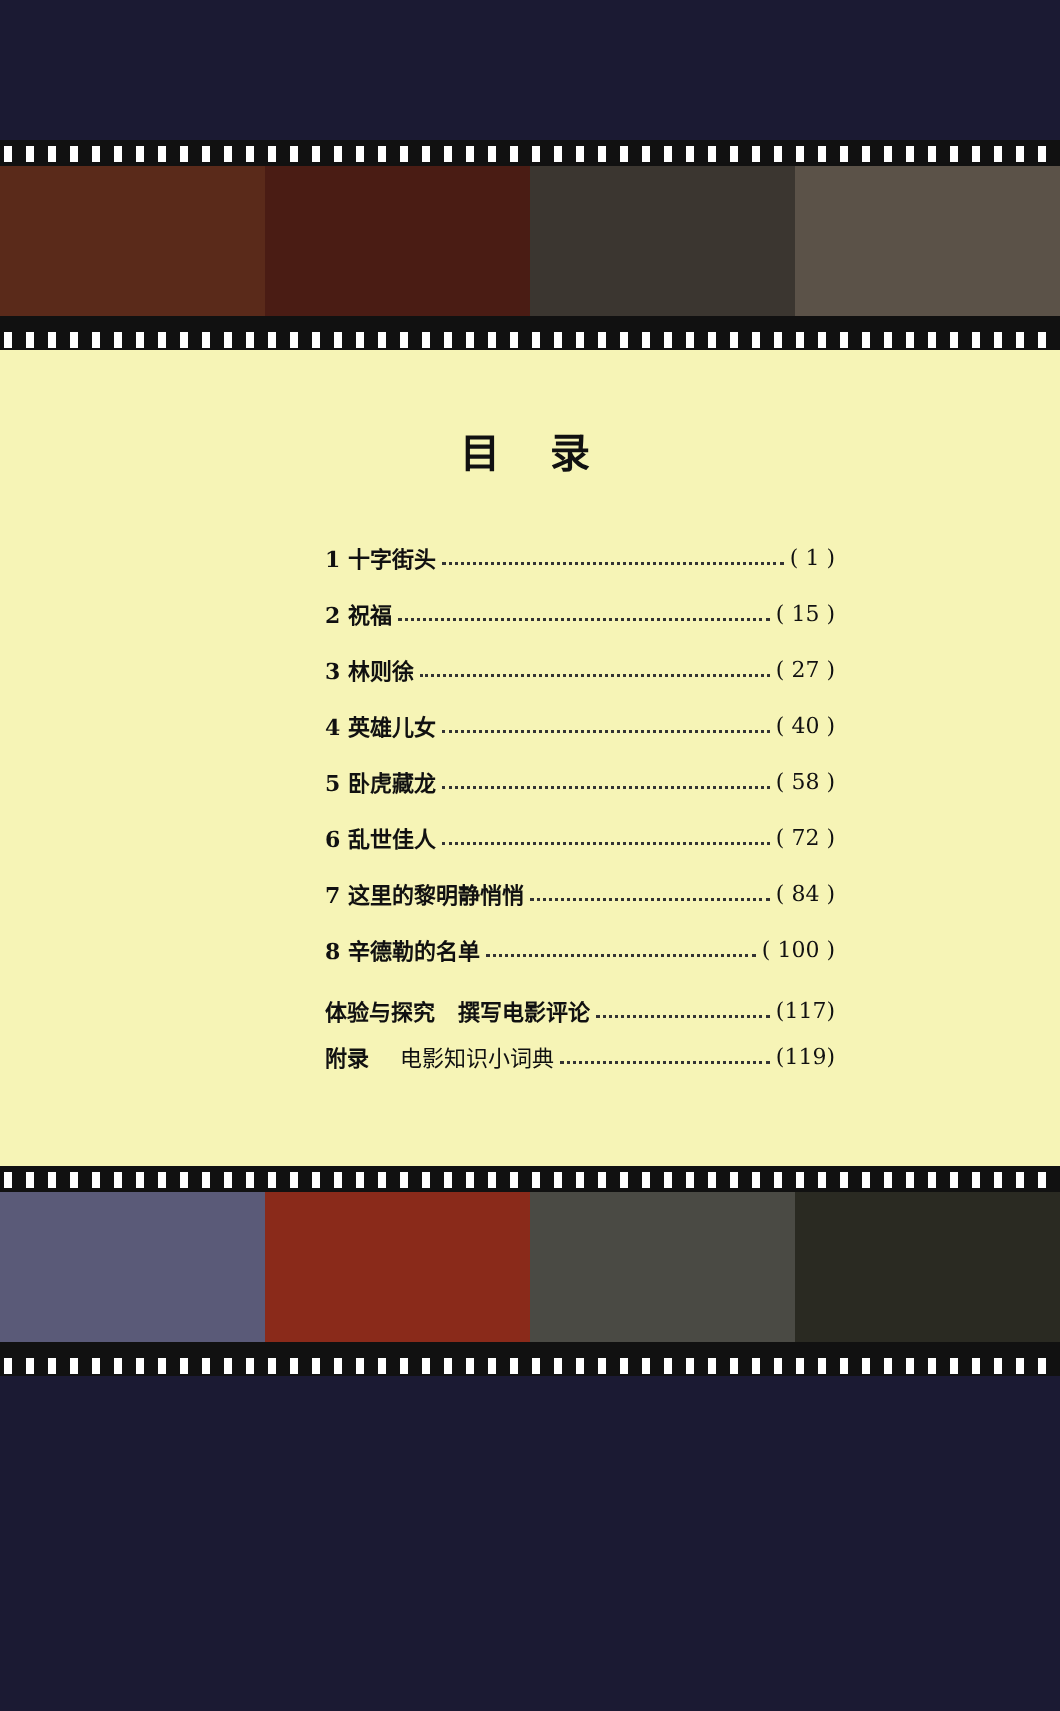目录
1 十字街头 ( 1 )
2 祝福 ( 15 )
3 林则徐 ( 27 )
4 英雄儿女 ( 40 )
5 卧虎藏龙 ( 58 )
6 乱世佳人 ( 72 )
7 这里的黎明静悄悄 ( 84 )
8 辛德勒的名单 ( 100 )
体验与探究 撰写电影评论 (117)
附录 电影知识小词典 (119)